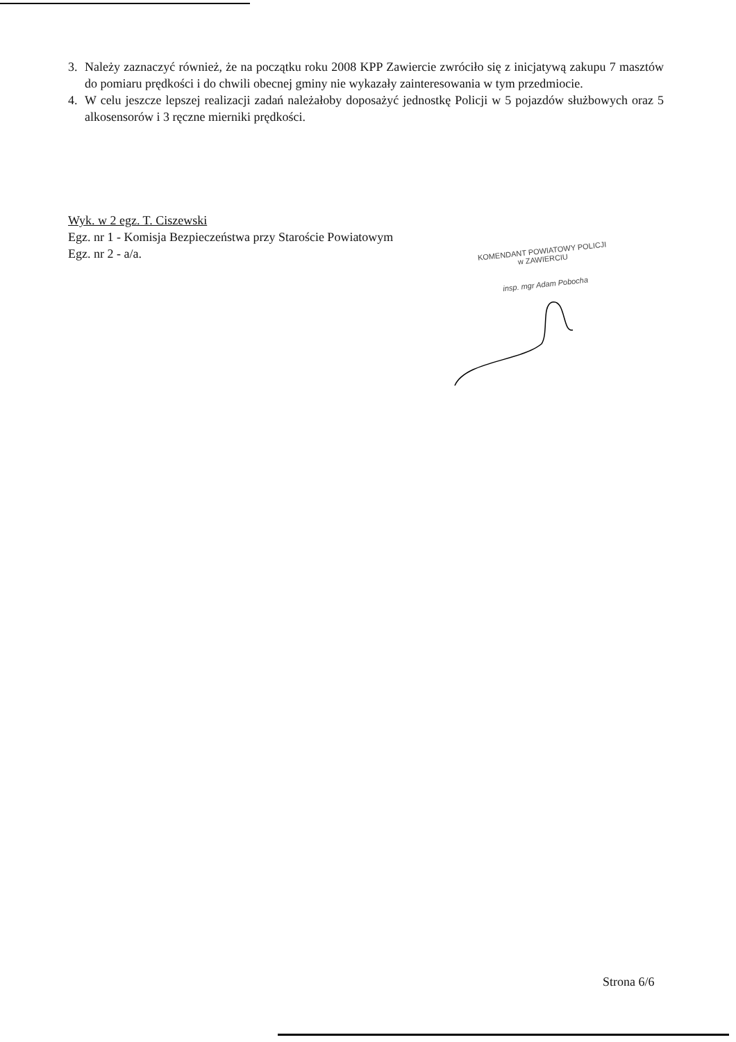3. Należy zaznaczyć również, że na początku roku 2008 KPP Zawiercie zwróciło się z inicjatywą zakupu 7 masztów do pomiaru prędkości i do chwili obecnej gminy nie wykazały zainteresowania w tym przedmiocie.
4. W celu jeszcze lepszej realizacji zadań należałoby doposażyć jednostkę Policji w 5 pojazdów służbowych oraz 5 alkosensorów i 3 ręczne mierniki prędkości.
Wyk. w 2 egz. T. Ciszewski
Egz. nr 1 - Komisja Bezpieczeństwa przy Staroście Powiatowym
Egz. nr 2 - a/a.
KOMENDANT POWIATOWY POLICJI
w ZAWIERCIU
insp. mgr Adam Pobocha
Strona 6/6